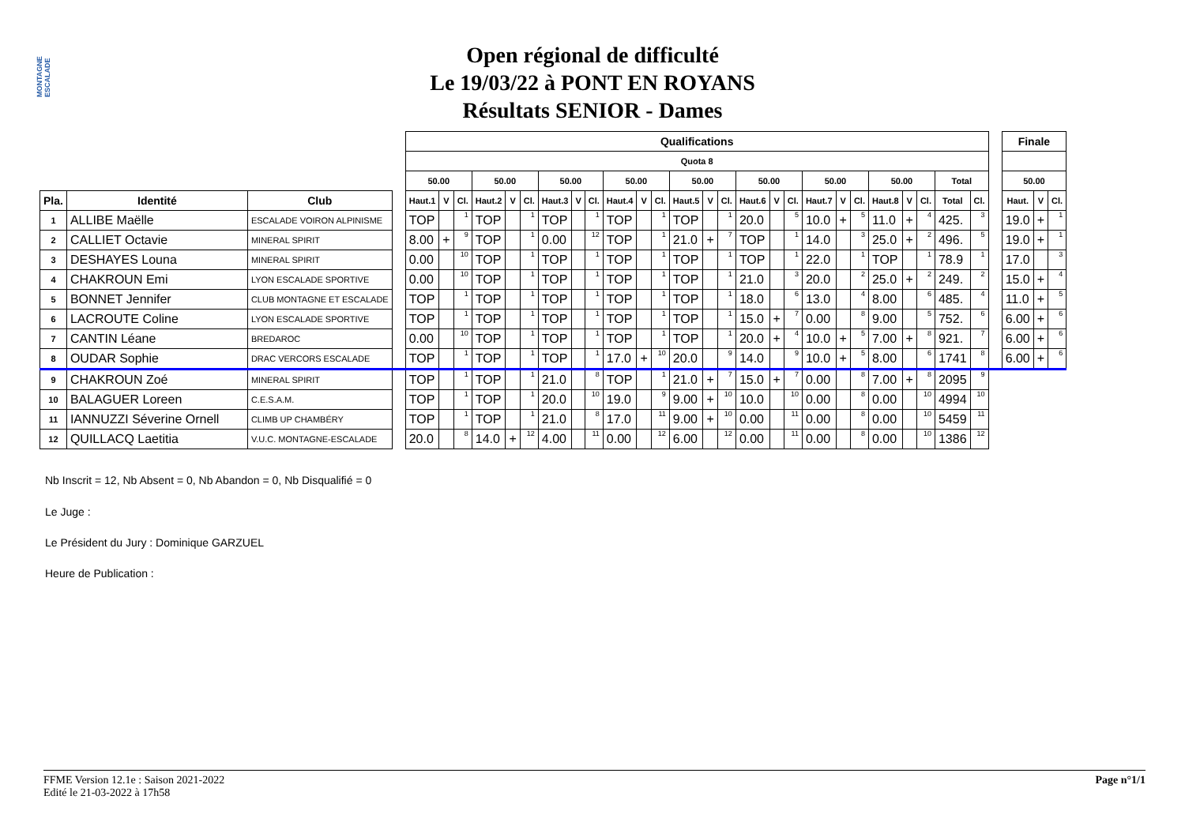MONTAGNE ESCALADE
Open régional de difficulté
Le 19/03/22 à PONT EN ROYANS
Résultats SENIOR - Dames
| | | | | Qualifications | | | | | | | | | | | | | | | | | | | | | | | | | | | Finale | | |
| | | | | Quota 8 | | | | | | | | | | | | | | | | | | | | | | | | | | | | | |
| | | | | 50.00 | | | 50.00 | | | 50.00 | | | 50.00 | | | 50.00 | | | 50.00 | | | 50.00 | | | 50.00 | | | Total | | | 50.00 | | |
| Pla. | Identité | Club | | Haut.1 | V | Cl. | Haut.2 | V | Cl. | Haut.3 | V | Cl. | Haut.4 | V | Cl. | Haut.5 | V | Cl. | Haut.6 | V | Cl. | Haut.7 | V | Cl. | Haut.8 | V | Cl. | Total | Cl. | | Haut. | V | Cl. |
| 1 | ALLIBE Maëlle | ESCALADE VOIRON ALPINISME | | TOP | | 1 | TOP | | 1 | TOP | | 1 | TOP | | 1 | TOP | | 1 | 20.0 | | 5 | 10.0 | + | 5 | 11.0 | + | 4 | 425. | 3 | | 19.0 | + | 1 |
| 2 | CALLIET Octavie | MINERAL SPIRIT | | 8.00 | + | 9 | TOP | | 1 | 0.00 | | 12 | TOP | | 1 | 21.0 | + | 7 | TOP | | 1 | 14.0 | | 3 | 25.0 | + | 2 | 496. | 5 | | 19.0 | + | 1 |
| 3 | DESHAYES Louna | MINERAL SPIRIT | | 0.00 | | 10 | TOP | | 1 | TOP | | 1 | TOP | | 1 | TOP | | 1 | TOP | | 1 | 22.0 | | 1 | TOP | | 1 | 78.9 | 1 | | 17.0 | | 3 |
| 4 | CHAKROUN Emi | LYON ESCALADE SPORTIVE | | 0.00 | | 10 | TOP | | 1 | TOP | | 1 | TOP | | 1 | TOP | | 1 | 21.0 | | 3 | 20.0 | | 2 | 25.0 | + | 2 | 249. | 2 | | 15.0 | + | 4 |
| 5 | BONNET Jennifer | CLUB MONTAGNE ET ESCALADE | | TOP | | 1 | TOP | | 1 | TOP | | 1 | TOP | | 1 | TOP | | 1 | 18.0 | | 6 | 13.0 | | 4 | 8.00 | | 6 | 485. | 4 | | 11.0 | + | 5 |
| 6 | LACROUTE Coline | LYON ESCALADE SPORTIVE | | TOP | | 1 | TOP | | 1 | TOP | | 1 | TOP | | 1 | TOP | | 1 | 15.0 | + | 7 | 0.00 | | 8 | 9.00 | | 5 | 752. | 6 | | 6.00 | + | 6 |
| 7 | CANTIN Léane | BREDAROC | | 0.00 | | 10 | TOP | | 1 | TOP | | 1 | TOP | | 1 | TOP | | 1 | 20.0 | + | 4 | 10.0 | + | 5 | 7.00 | + | 8 | 921. | 7 | | 6.00 | + | 6 |
| 8 | OUDAR Sophie | DRAC VERCORS ESCALADE | | TOP | | 1 | TOP | | 1 | TOP | | 1 | 17.0 | + | 10 | 20.0 | | 9 | 14.0 | | 9 | 10.0 | + | 5 | 8.00 | | 6 | 1741 | 8 | | 6.00 | + | 6 |
| 9 | CHAKROUN Zoé | MINERAL SPIRIT | | TOP | | 1 | TOP | | 1 | 21.0 | | 8 | TOP | | 1 | 21.0 | + | 7 | 15.0 | + | 7 | 0.00 | | 8 | 7.00 | + | 8 | 2095 | 9 | | | | |
| 10 | BALAGUER Loreen | C.E.S.A.M. | | TOP | | 1 | TOP | | 1 | 20.0 | | 10 | 19.0 | | 9 | 9.00 | + | 10 | 10.0 | | 10 | 0.00 | | 8 | 0.00 | | 10 | 4994 | 10 | | | | |
| 11 | IANNUZZI Séverine Ornell | CLIMB UP CHAMBÉRY | | TOP | | 1 | TOP | | 1 | 21.0 | | 8 | 17.0 | | 11 | 9.00 | + | 10 | 0.00 | | 11 | 0.00 | | 8 | 0.00 | | 10 | 5459 | 11 | | | | |
| 12 | QUILLACQ Laetitia | V.U.C. MONTAGNE-ESCALADE | | 20.0 | | 8 | 14.0 | + | 12 | 4.00 | | 11 | 0.00 | | 12 | 6.00 | | 12 | 0.00 | | 11 | 0.00 | | 8 | 0.00 | | 10 | 1386 | 12 | | | | |
Nb Inscrit = 12, Nb Absent = 0, Nb Abandon = 0, Nb Disqualifié = 0
Le Juge :
Le Président du Jury : Dominique GARZUEL
Heure de Publication :
Page n°1/1 FFME Version 12.1e : Saison 2021-2022
Edité le 21-03-2022 à 17h58